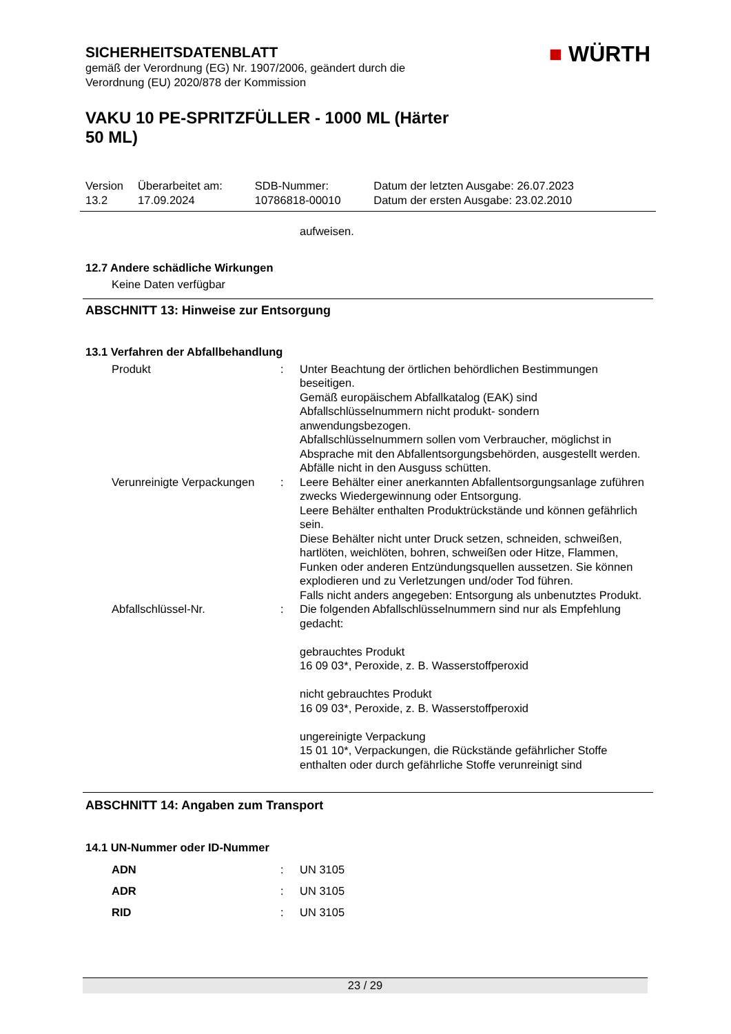SICHERHEITSDATENBLATT
gemäß der Verordnung (EG) Nr. 1907/2006, geändert durch die
Verordnung (EU) 2020/878 der Kommission
■ WÜRTH
VAKU 10 PE-SPRITZFÜLLER - 1000 ML (Härter
50 ML)
| Version 13.2 | Überarbeitet am: 17.09.2024 | SDB-Nummer: 10786818-00010 | Datum der letzten Ausgabe: 26.07.2023 Datum der ersten Ausgabe: 23.02.2010 |
aufweisen.
12.7 Andere schädliche Wirkungen
Keine Daten verfügbar
ABSCHNITT 13: Hinweise zur Entsorgung
13.1 Verfahren der Abfallbehandlung
| Produkt | : | Unter Beachtung der örtlichen behördlichen Bestimmungen beseitigen. Gemäß europäischem Abfallkatalog (EAK) sind Abfallschlüsselnummern nicht produkt- sondern anwendungsbezogen. Abfallschlüsselnummern sollen vom Verbraucher, möglichst in Absprache mit den Abfallentsorgungsbehörden, ausgestellt werden. Abfälle nicht in den Ausguss schütten. |
| Verunreinigte Verpackungen | : | Leere Behälter einer anerkannten Abfallentsorgungsanlage zuführen zwecks Wiedergewinnung oder Entsorgung. Leere Behälter enthalten Produktrückstände und können gefährlich sein. Diese Behälter nicht unter Druck setzen, schneiden, schweißen, hartlöten, weichlöten, bohren, schweißen oder Hitze, Flammen, Funken oder anderen Entzündungsquellen aussetzen. Sie können explodieren und zu Verletzungen und/oder Tod führen. Falls nicht anders angegeben: Entsorgung als unbenutztes Produkt. |
| Abfallschlüssel-Nr. | : | Die folgenden Abfallschlüsselnummern sind nur als Empfehlung gedacht: gebrauchtes Produkt 16 09 03*, Peroxide, z. B. Wasserstoffperoxid nicht gebrauchtes Produkt 16 09 03*, Peroxide, z. B. Wasserstoffperoxid ungereinigte Verpackung 15 01 10*, Verpackungen, die Rückstände gefährlicher Stoffe enthalten oder durch gefährliche Stoffe verunreinigt sind |
ABSCHNITT 14: Angaben zum Transport
14.1 UN-Nummer oder ID-Nummer
| ADN | : | UN 3105 |
| ADR | : | UN 3105 |
| RID | : | UN 3105 |
23 / 29